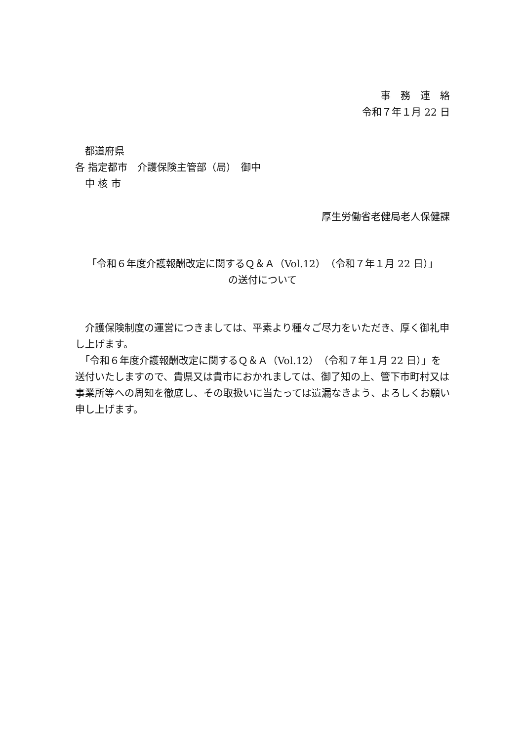事　務　連　絡
令和７年１月 22 日
　都道府県
各 指定都市　介護保険主管部（局）　御中
　中 核 市
厚生労働省老健局老人保健課
「令和６年度介護報酬改定に関するＱ＆Ａ（Vol.12）（令和７年１月 22 日）」
の送付について
　介護保険制度の運営につきましては、平素より種々ご尽力をいただき、厚く御礼申し上げます。
　「令和６年度介護報酬改定に関するＱ＆Ａ（Vol.12）（令和７年１月 22 日）」を送付いたしますので、貴県又は貴市におかれましては、御了知の上、管下市町村又は事業所等への周知を徹底し、その取扱いに当たっては遺漏なきよう、よろしくお願い申し上げます。